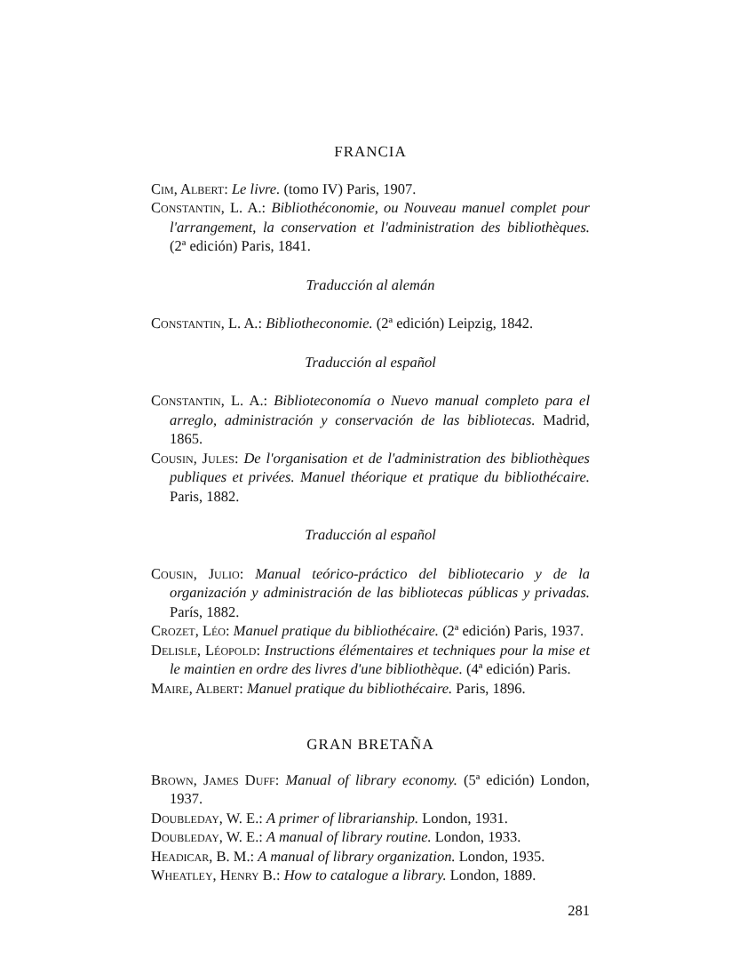FRANCIA
Cim, Albert: Le livre. (tomo IV) Paris, 1907.
Constantin, L. A.: Bibliothéconomie, ou Nouveau manuel complet pour l'arrangement, la conservation et l'administration des bibliothèques. (2ª edición) Paris, 1841.
Traducción al alemán
Constantin, L. A.: Bibliotheconomie. (2ª edición) Leipzig, 1842.
Traducción al español
Constantin, L. A.: Biblioteconomía o Nuevo manual completo para el arreglo, administración y conservación de las bibliotecas. Madrid, 1865.
Cousin, Jules: De l'organisation et de l'administration des bibliothèques publiques et privées. Manuel théorique et pratique du bibliothécaire. Paris, 1882.
Traducción al español
Cousin, Julio: Manual teórico-práctico del bibliotecario y de la organización y administración de las bibliotecas públicas y privadas. París, 1882.
Crozet, Léo: Manuel pratique du bibliothécaire. (2ª edición) Paris, 1937.
Delisle, Léopold: Instructions élémentaires et techniques pour la mise et le maintien en ordre des livres d'une bibliothèque. (4ª edición) Paris.
Maire, Albert: Manuel pratique du bibliothécaire. Paris, 1896.
GRAN BRETAÑA
Brown, James Duff: Manual of library economy. (5ª edición) London, 1937.
Doubleday, W. E.: A primer of librarianship. London, 1931.
Doubleday, W. E.: A manual of library routine. London, 1933.
Headicar, B. M.: A manual of library organization. London, 1935.
Wheatley, Henry B.: How to catalogue a library. London, 1889.
281